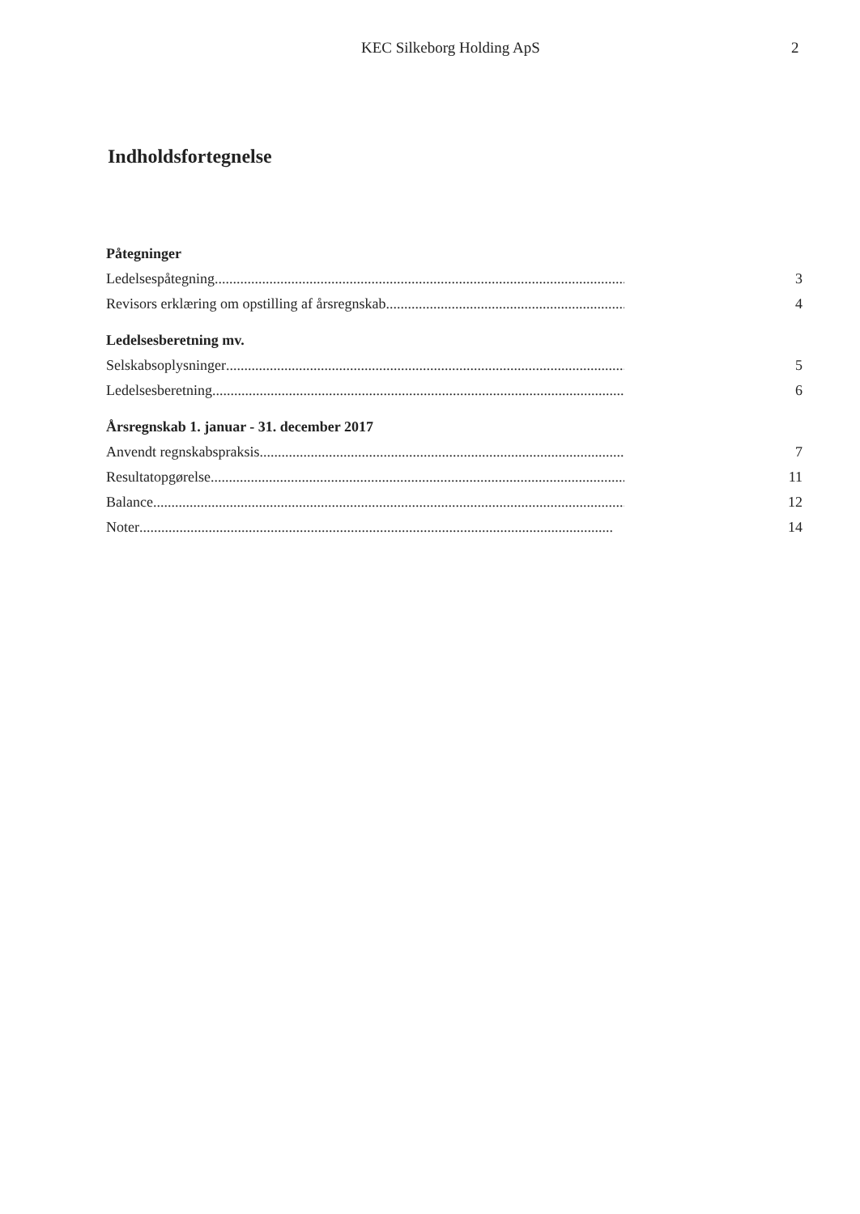KEC Silkeborg Holding ApS 2
Indholdsfortegnelse
Påtegninger
Ledelsespåtegning ..................................................................................................................................
3
Revisors erklæring om opstilling af årsregnskab..................................................................................................
4
Ledelsesberetning mv.
Selskabsoplysninger ..................................................................................................................................
5
Ledelsesberetning ..................................................................................................................................
6
Årsregnskab 1. januar - 31. december 2017
Anvendt regnskabspraksis ..................................................................................................................................
7
Resultatopgørelse..................................................................................................................................
11
Balance ..................................................................................................................................
12
Noter ..................................................................................................................................
14